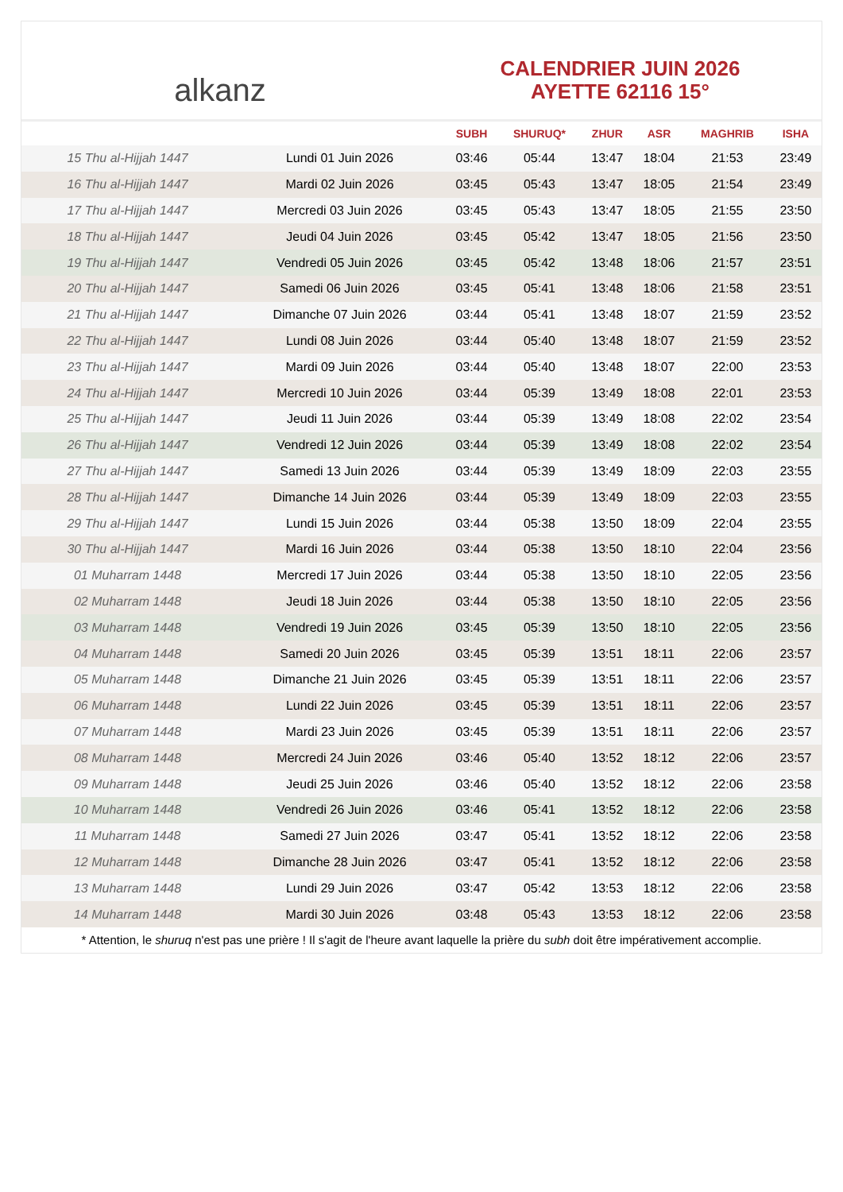alkanz
CALENDRIER JUIN 2026
AYETTE 62116 15°
| | | SUBH | SHURUQ* | ZHUR | ASR | MAGHRIB | ISHA |
| --- | --- | --- | --- | --- | --- | --- | --- |
| 15 Thu al-Hijjah 1447 | Lundi 01 Juin 2026 | 03:46 | 05:44 | 13:47 | 18:04 | 21:53 | 23:49 |
| 16 Thu al-Hijjah 1447 | Mardi 02 Juin 2026 | 03:45 | 05:43 | 13:47 | 18:05 | 21:54 | 23:49 |
| 17 Thu al-Hijjah 1447 | Mercredi 03 Juin 2026 | 03:45 | 05:43 | 13:47 | 18:05 | 21:55 | 23:50 |
| 18 Thu al-Hijjah 1447 | Jeudi 04 Juin 2026 | 03:45 | 05:42 | 13:47 | 18:05 | 21:56 | 23:50 |
| 19 Thu al-Hijjah 1447 | Vendredi 05 Juin 2026 | 03:45 | 05:42 | 13:48 | 18:06 | 21:57 | 23:51 |
| 20 Thu al-Hijjah 1447 | Samedi 06 Juin 2026 | 03:45 | 05:41 | 13:48 | 18:06 | 21:58 | 23:51 |
| 21 Thu al-Hijjah 1447 | Dimanche 07 Juin 2026 | 03:44 | 05:41 | 13:48 | 18:07 | 21:59 | 23:52 |
| 22 Thu al-Hijjah 1447 | Lundi 08 Juin 2026 | 03:44 | 05:40 | 13:48 | 18:07 | 21:59 | 23:52 |
| 23 Thu al-Hijjah 1447 | Mardi 09 Juin 2026 | 03:44 | 05:40 | 13:48 | 18:07 | 22:00 | 23:53 |
| 24 Thu al-Hijjah 1447 | Mercredi 10 Juin 2026 | 03:44 | 05:39 | 13:49 | 18:08 | 22:01 | 23:53 |
| 25 Thu al-Hijjah 1447 | Jeudi 11 Juin 2026 | 03:44 | 05:39 | 13:49 | 18:08 | 22:02 | 23:54 |
| 26 Thu al-Hijjah 1447 | Vendredi 12 Juin 2026 | 03:44 | 05:39 | 13:49 | 18:08 | 22:02 | 23:54 |
| 27 Thu al-Hijjah 1447 | Samedi 13 Juin 2026 | 03:44 | 05:39 | 13:49 | 18:09 | 22:03 | 23:55 |
| 28 Thu al-Hijjah 1447 | Dimanche 14 Juin 2026 | 03:44 | 05:39 | 13:49 | 18:09 | 22:03 | 23:55 |
| 29 Thu al-Hijjah 1447 | Lundi 15 Juin 2026 | 03:44 | 05:38 | 13:50 | 18:09 | 22:04 | 23:55 |
| 30 Thu al-Hijjah 1447 | Mardi 16 Juin 2026 | 03:44 | 05:38 | 13:50 | 18:10 | 22:04 | 23:56 |
| 01 Muharram 1448 | Mercredi 17 Juin 2026 | 03:44 | 05:38 | 13:50 | 18:10 | 22:05 | 23:56 |
| 02 Muharram 1448 | Jeudi 18 Juin 2026 | 03:44 | 05:38 | 13:50 | 18:10 | 22:05 | 23:56 |
| 03 Muharram 1448 | Vendredi 19 Juin 2026 | 03:45 | 05:39 | 13:50 | 18:10 | 22:05 | 23:56 |
| 04 Muharram 1448 | Samedi 20 Juin 2026 | 03:45 | 05:39 | 13:51 | 18:11 | 22:06 | 23:57 |
| 05 Muharram 1448 | Dimanche 21 Juin 2026 | 03:45 | 05:39 | 13:51 | 18:11 | 22:06 | 23:57 |
| 06 Muharram 1448 | Lundi 22 Juin 2026 | 03:45 | 05:39 | 13:51 | 18:11 | 22:06 | 23:57 |
| 07 Muharram 1448 | Mardi 23 Juin 2026 | 03:45 | 05:39 | 13:51 | 18:11 | 22:06 | 23:57 |
| 08 Muharram 1448 | Mercredi 24 Juin 2026 | 03:46 | 05:40 | 13:52 | 18:12 | 22:06 | 23:57 |
| 09 Muharram 1448 | Jeudi 25 Juin 2026 | 03:46 | 05:40 | 13:52 | 18:12 | 22:06 | 23:58 |
| 10 Muharram 1448 | Vendredi 26 Juin 2026 | 03:46 | 05:41 | 13:52 | 18:12 | 22:06 | 23:58 |
| 11 Muharram 1448 | Samedi 27 Juin 2026 | 03:47 | 05:41 | 13:52 | 18:12 | 22:06 | 23:58 |
| 12 Muharram 1448 | Dimanche 28 Juin 2026 | 03:47 | 05:41 | 13:52 | 18:12 | 22:06 | 23:58 |
| 13 Muharram 1448 | Lundi 29 Juin 2026 | 03:47 | 05:42 | 13:53 | 18:12 | 22:06 | 23:58 |
| 14 Muharram 1448 | Mardi 30 Juin 2026 | 03:48 | 05:43 | 13:53 | 18:12 | 22:06 | 23:58 |
* Attention, le shuruq n'est pas une prière ! Il s'agit de l'heure avant laquelle la prière du subh doit être impérativement accomplie.